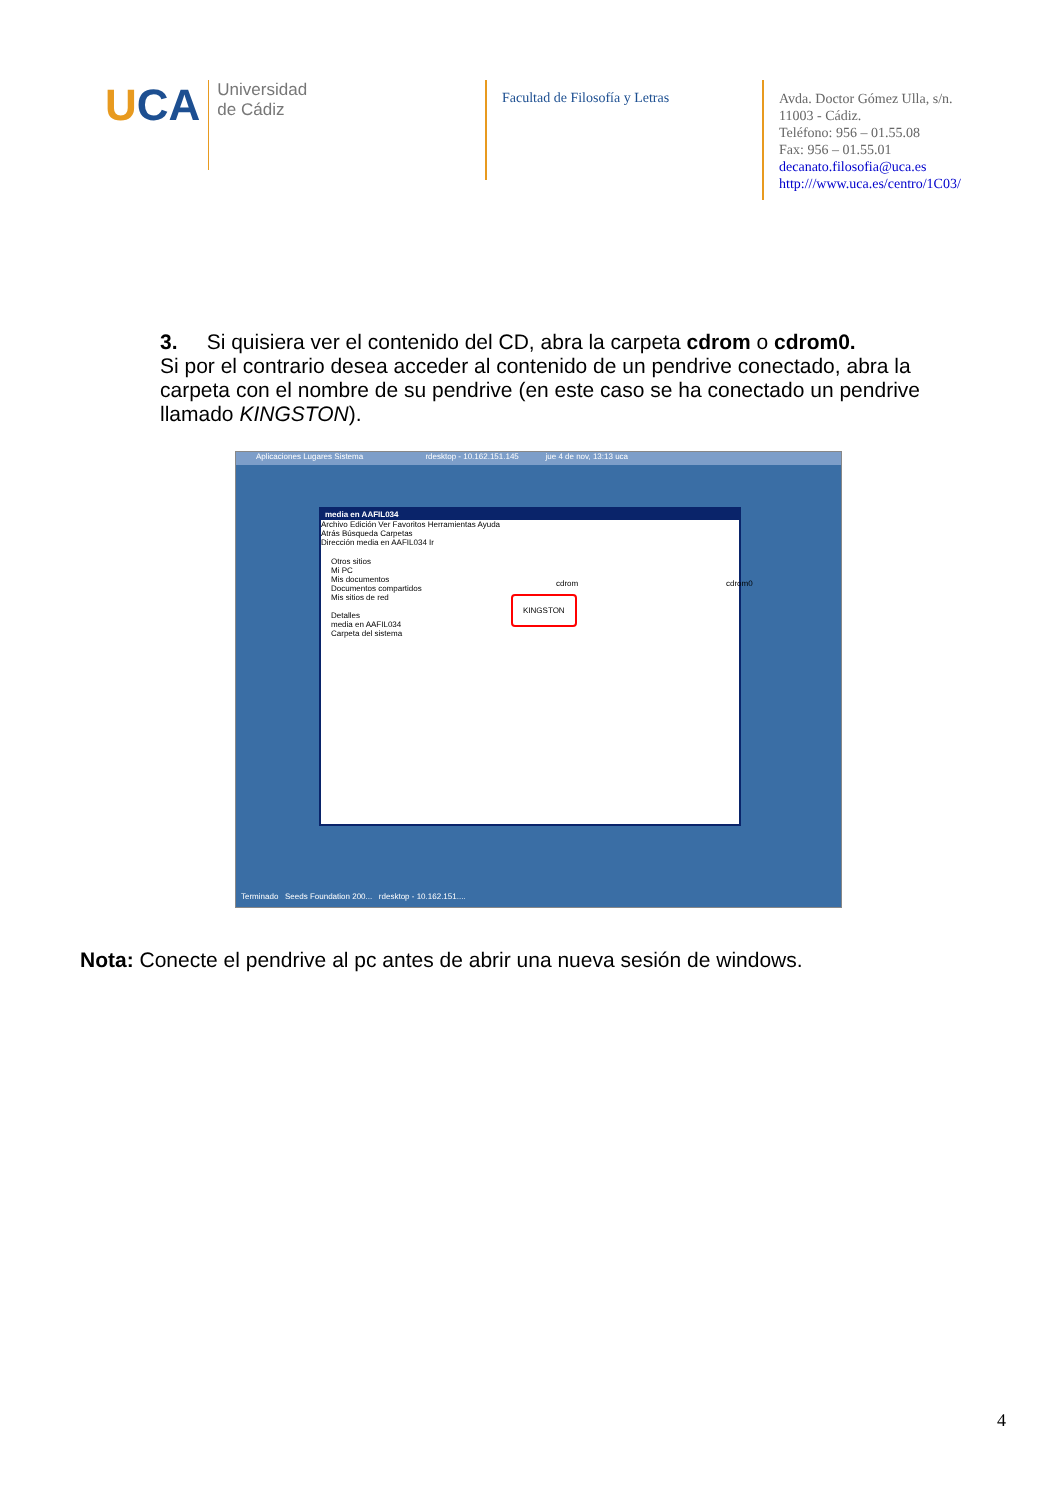UCA
Universidad
de Cádiz
Facultad de Filosofía y Letras
Avda. Doctor Gómez Ulla, s/n.
11003 - Cádiz.
Teléfono: 956 – 01.55.08
Fax: 956 – 01.55.01
decanato.filosofia@uca.es
http:///www.uca.es/centro/1C03/
3. Si quisiera ver el contenido del CD, abra la carpeta cdrom o cdrom0.
Si por el contrario desea acceder al contenido de un pendrive conectado, abra la carpeta con el nombre de su pendrive (en este caso se ha conectado un pendrive llamado KINGSTON).
Aplicaciones Lugares Sistema rdesktop - 10.162.151.145 jue 4 de nov, 13:13 uca
media en AAFIL034
Archivo Edición Ver Favoritos Herramientas Ayuda
Atrás Búsqueda Carpetas
Dirección media en AAFIL034 Ir
Otros sitios
Mi PC
Mis documentos
Documentos compartidos
Mis sitios de red
Detalles
media en AAFIL034
Carpeta del sistema
cdrom cdrom0
KINGSTON
Terminado Seeds Foundation 200... rdesktop - 10.162.151....
Nota: Conecte el pendrive al pc antes de abrir una nueva sesión de windows.
4